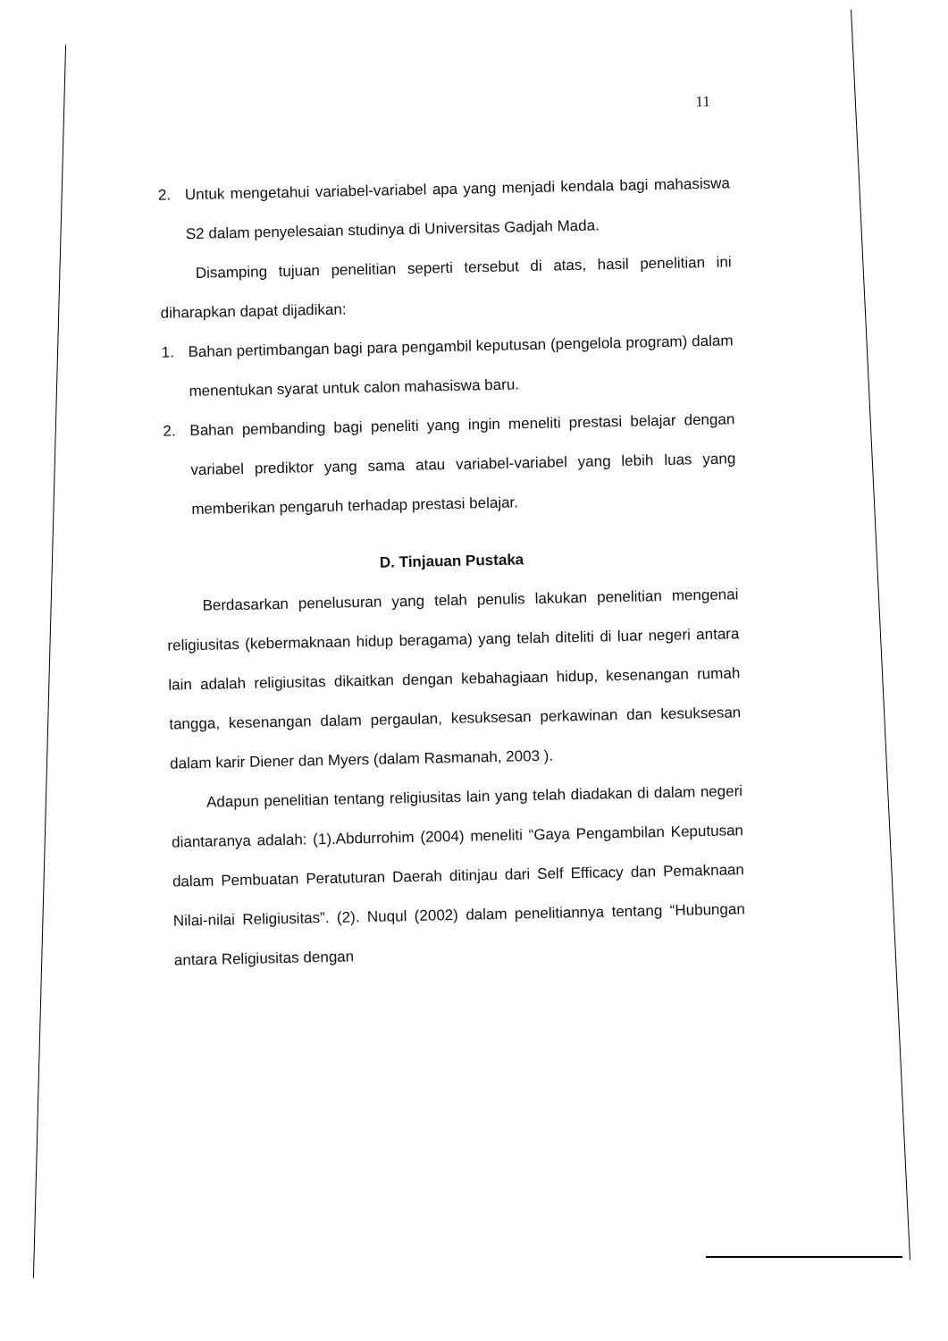11
2.
Untuk mengetahui variabel-variabel apa yang menjadi kendala bagi mahasiswa S2 dalam penyelesaian studinya di Universitas Gadjah Mada.
Disamping tujuan penelitian seperti tersebut di atas, hasil penelitian ini diharapkan dapat dijadikan:
1.
Bahan pertimbangan bagi para pengambil keputusan (pengelola program) dalam menentukan syarat untuk calon mahasiswa baru.
2.
Bahan pembanding bagi peneliti yang ingin meneliti prestasi belajar dengan variabel prediktor yang sama atau variabel-variabel yang lebih luas yang memberikan pengaruh terhadap prestasi belajar.
D. Tinjauan Pustaka
Berdasarkan penelusuran yang telah penulis lakukan penelitian mengenai religiusitas (kebermaknaan hidup beragama) yang telah diteliti di luar negeri antara lain adalah religiusitas dikaitkan dengan kebahagiaan hidup, kesenangan rumah tangga, kesenangan dalam pergaulan, kesuksesan perkawinan dan kesuksesan dalam karir Diener dan Myers (dalam Rasmanah, 2003 ).
Adapun penelitian tentang religiusitas lain yang telah diadakan di dalam negeri diantaranya adalah: (1).Abdurrohim (2004) meneliti “Gaya Pengambilan Keputusan dalam Pembuatan Peratuturan Daerah ditinjau dari Self Efficacy dan Pemaknaan Nilai-nilai Religiusitas”. (2). Nuqul (2002) dalam penelitiannya tentang “Hubungan antara Religiusitas dengan